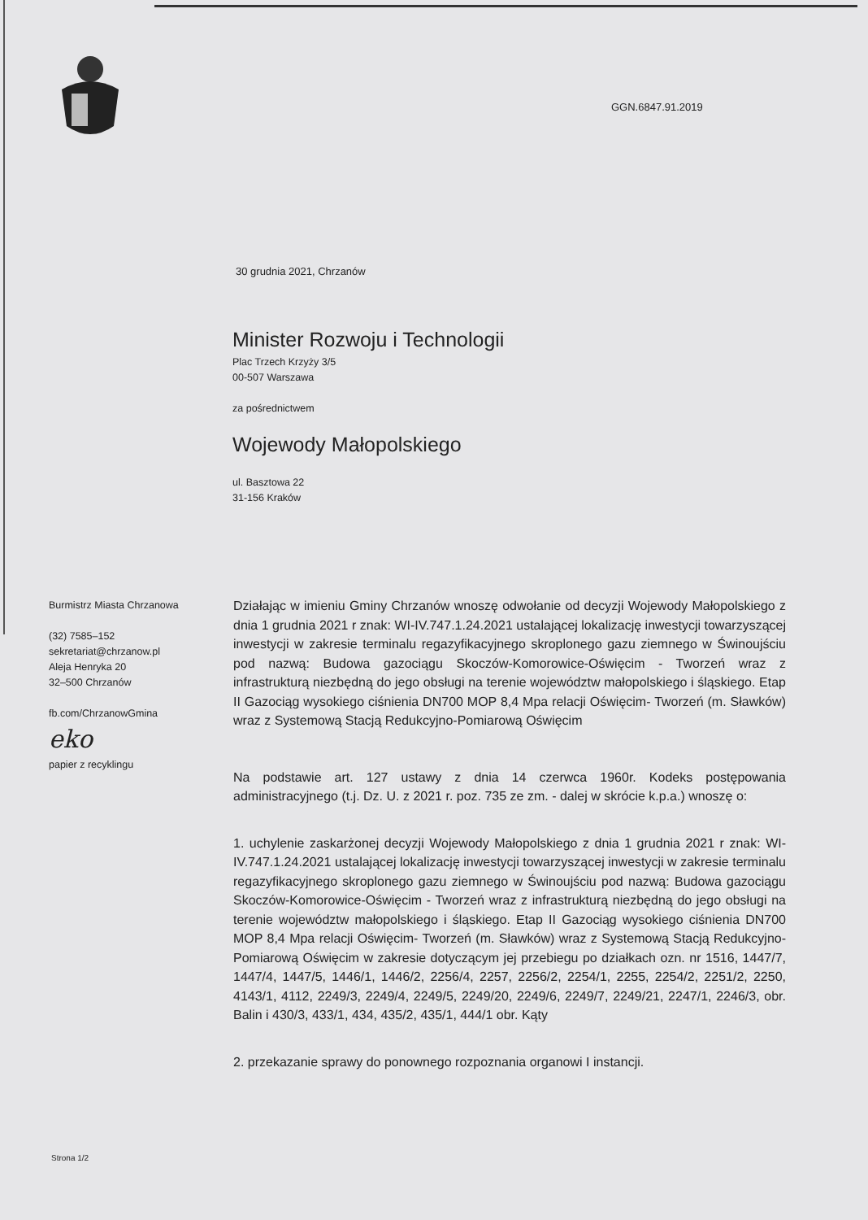GGN.6847.91.2019
30 grudnia 2021, Chrzanów
Minister Rozwoju i Technologii
Plac Trzech Krzyży 3/5
00-507 Warszawa
za pośrednictwem
Wojewody Małopolskiego
ul. Basztowa 22
31-156 Kraków
Burmistrz Miasta Chrzanowa
(32) 7585–152
sekretariat@chrzanow.pl
Aleja Henryka 20
32–500 Chrzanów
fb.com/ChrzanowGmina
eko
papier z recyklingu
Działając w imieniu Gminy Chrzanów wnoszę odwołanie od decyzji Wojewody Małopolskiego z dnia 1 grudnia 2021 r znak: WI-IV.747.1.24.2021 ustalającej lokalizację inwestycji towarzyszącej inwestycji w zakresie terminalu regazyfikacyjnego skroplonego gazu ziemnego w Świnoujściu pod nazwą: Budowa gazociągu Skoczów-Komorowice-Oświęcim - Tworzeń wraz z infrastrukturą niezbędną do jego obsługi na terenie województw małopolskiego i śląskiego. Etap II Gazociąg wysokiego ciśnienia DN700 MOP 8,4 Mpa relacji Oświęcim- Tworzeń (m. Sławków) wraz z Systemową Stacją Redukcyjno-Pomiarową Oświęcim
Na podstawie art. 127 ustawy z dnia 14 czerwca 1960r. Kodeks postępowania administracyjnego (t.j. Dz. U. z 2021 r. poz. 735 ze zm. - dalej w skrócie k.p.a.) wnoszę o:
1. uchylenie zaskarżonej decyzji Wojewody Małopolskiego z dnia 1 grudnia 2021 r znak: WI-IV.747.1.24.2021 ustalającej lokalizację inwestycji towarzyszącej inwestycji w zakresie terminalu regazyfikacyjnego skroplonego gazu ziemnego w Świnoujściu pod nazwą: Budowa gazociągu Skoczów-Komorowice-Oświęcim - Tworzeń wraz z infrastrukturą niezbędną do jego obsługi na terenie województw małopolskiego i śląskiego. Etap II Gazociąg wysokiego ciśnienia DN700 MOP 8,4 Mpa relacji Oświęcim- Tworzeń (m. Sławków) wraz z Systemową Stacją Redukcyjno-Pomiarową Oświęcim w zakresie dotyczącym jej przebiegu po działkach ozn. nr 1516, 1447/7, 1447/4, 1447/5, 1446/1, 1446/2, 2256/4, 2257, 2256/2, 2254/1, 2255, 2254/2, 2251/2, 2250, 4143/1, 4112, 2249/3, 2249/4, 2249/5, 2249/20, 2249/6, 2249/7, 2249/21, 2247/1, 2246/3, obr. Balin i 430/3, 433/1, 434, 435/2, 435/1, 444/1 obr. Kąty
2. przekazanie sprawy do ponownego rozpoznania organowi I instancji.
Strona 1/2